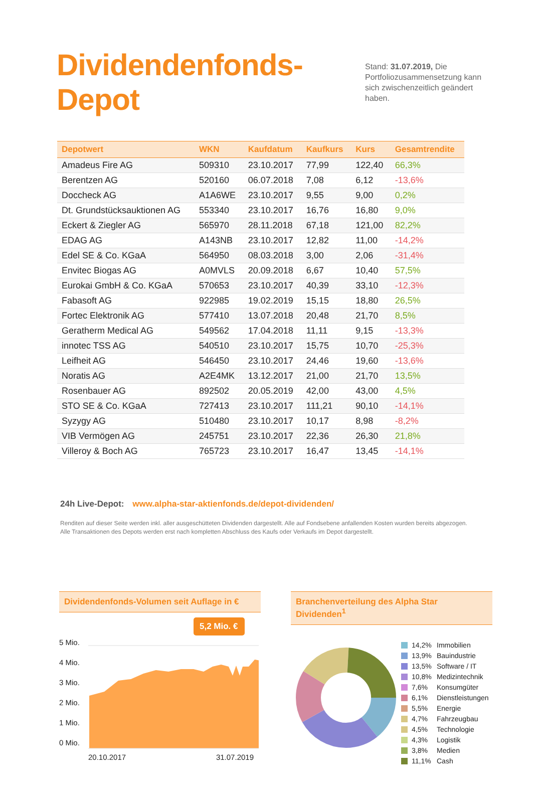Dividendenfonds-Depot
Stand: 31.07.2019, Die Portfoliozus­ammensetzung kann sich zwischen­zeitlich geändert haben.
| Depotwert | WKN | Kaufdatum | Kaufkurs | Kurs | Gesamtrendite |
| --- | --- | --- | --- | --- | --- |
| Amadeus Fire AG | 509310 | 23.10.2017 | 77,99 | 122,40 | 66,3% |
| Berentzen AG | 520160 | 06.07.2018 | 7,08 | 6,12 | -13,6% |
| Doccheck AG | A1A6WE | 23.10.2017 | 9,55 | 9,00 | 0,2% |
| Dt. Grundstücksauktionen AG | 553340 | 23.10.2017 | 16,76 | 16,80 | 9,0% |
| Eckert & Ziegler AG | 565970 | 28.11.2018 | 67,18 | 121,00 | 82,2% |
| EDAG AG | A143NB | 23.10.2017 | 12,82 | 11,00 | -14,2% |
| Edel SE & Co. KGaA | 564950 | 08.03.2018 | 3,00 | 2,06 | -31,4% |
| Envitec Biogas AG | A0MVLS | 20.09.2018 | 6,67 | 10,40 | 57,5% |
| Eurokai GmbH & Co. KGaA | 570653 | 23.10.2017 | 40,39 | 33,10 | -12,3% |
| Fabasoft AG | 922985 | 19.02.2019 | 15,15 | 18,80 | 26,5% |
| Fortec Elektronik AG | 577410 | 13.07.2018 | 20,48 | 21,70 | 8,5% |
| Geratherm Medical AG | 549562 | 17.04.2018 | 11,11 | 9,15 | -13,3% |
| innotec TSS AG | 540510 | 23.10.2017 | 15,75 | 10,70 | -25,3% |
| Leifheit AG | 546450 | 23.10.2017 | 24,46 | 19,60 | -13,6% |
| Noratis AG | A2E4MK | 13.12.2017 | 21,00 | 21,70 | 13,5% |
| Rosenbauer AG | 892502 | 20.05.2019 | 42,00 | 43,00 | 4,5% |
| STO SE & Co. KGaA | 727413 | 23.10.2017 | 111,21 | 90,10 | -14,1% |
| Syzygy AG | 510480 | 23.10.2017 | 10,17 | 8,98 | -8,2% |
| VIB Vermögen AG | 245751 | 23.10.2017 | 22,36 | 26,30 | 21,8% |
| Villeroy & Boch AG | 765723 | 23.10.2017 | 16,47 | 13,45 | -14,1% |
24h Live-Depot: www.alpha-star-aktienfonds.de/depot-dividenden/
Renditen auf dieser Seite werden inkl. aller ausgeschütteten Dividenden dargestellt. Alle auf Fondsebene anfallenden Kosten wurden bereits abgezogen.
Alle Transaktionen des Depots werden erst nach kompletten Abschluss des Kaufs oder Verkaufs im Depot dargestellt.
Dividendenfonds-Volumen seit Auflage in €
5 Mio.
4 Mio.
3 Mio.
2 Mio.
1 Mio.
0 Mio.
5,2 Mio. €
20.10.2017 31.07.2019
Branchenverteilung des Alpha Star Dividenden<sup>1</sup>
14,2% Immobilien
13,9% Bauindustrie
13,5% Software / IT
10,8% Medizintechnik
7,6% Konsumgüter
6,1% Dienstleistungen
5,5% Energie
4,7% Fahrzeugbau
4,5% Technologie
4,3% Logistik
3,8% Medien
11,1% Cash